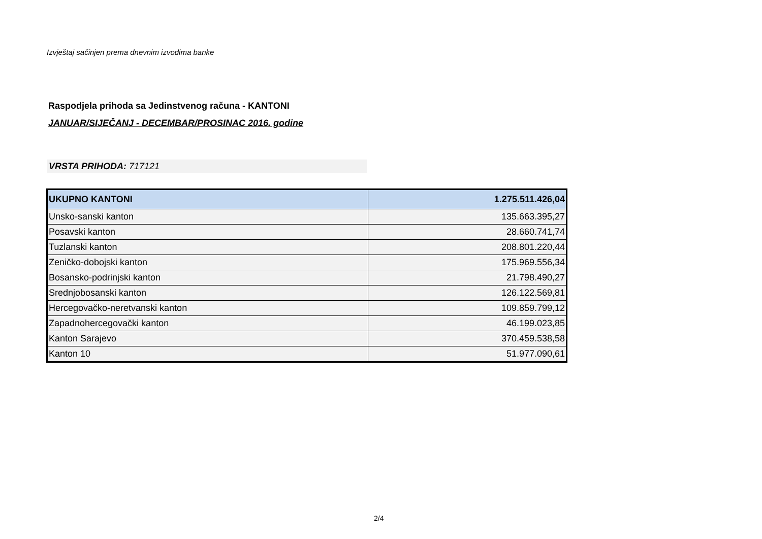Izvještaj sačinjen prema dnevnim izvodima banke
Raspodjela prihoda sa Jedinstvenog računa - KANTONI
JANUAR/SIJEČANJ - DECEMBAR/PROSINAC 2016. godine
VRSTA PRIHODA: 717121
| UKUPNO KANTONI | 1.275.511.426,04 |
| Unsko-sanski kanton | 135.663.395,27 |
| Posavski kanton | 28.660.741,74 |
| Tuzlanski kanton | 208.801.220,44 |
| Zeničko-dobojski kanton | 175.969.556,34 |
| Bosansko-podrinjski kanton | 21.798.490,27 |
| Srednjobosanski kanton | 126.122.569,81 |
| Hercegovačko-neretvanski kanton | 109.859.799,12 |
| Zapadnohercegovački kanton | 46.199.023,85 |
| Kanton Sarajevo | 370.459.538,58 |
| Kanton 10 | 51.977.090,61 |
2/4